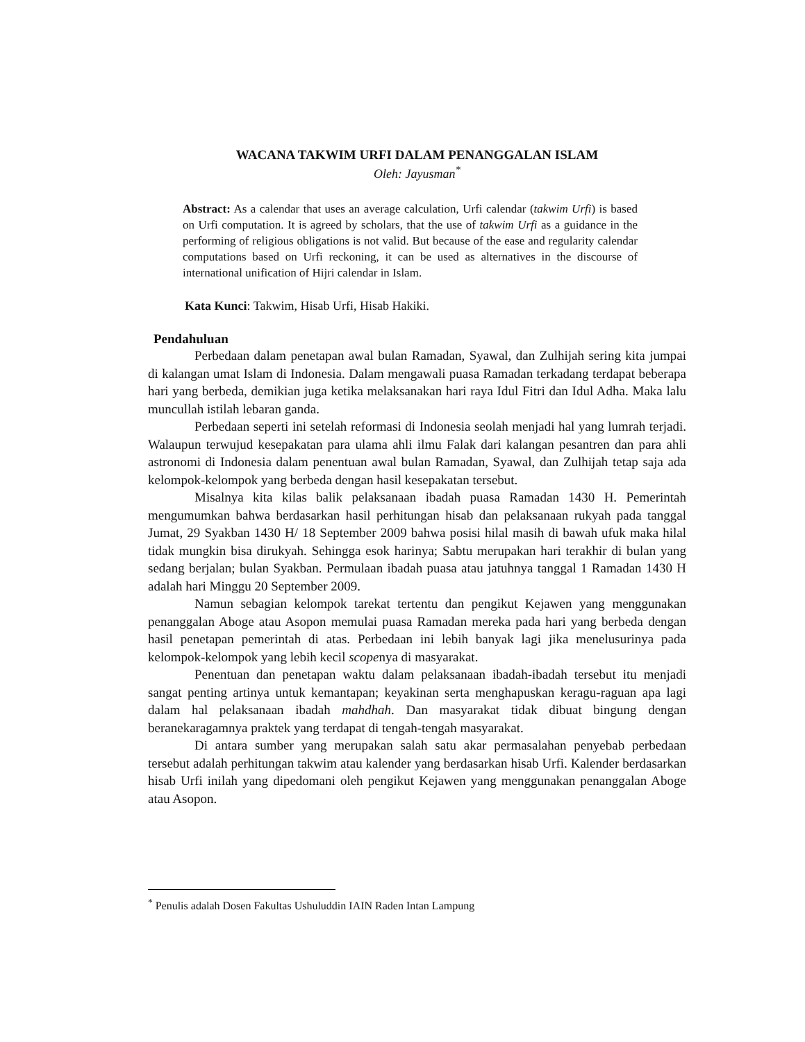WACANA TAKWIM URFI DALAM PENANGGALAN ISLAM
Oleh: Jayusman<sup>*</sup>
Abstract: As a calendar that uses an average calculation, Urfi calendar (takwim Urfi) is based on Urfi computation. It is agreed by scholars, that the use of takwim Urfi as a guidance in the performing of religious obligations is not valid. But because of the ease and regularity calendar computations based on Urfi reckoning, it can be used as alternatives in the discourse of international unification of Hijri calendar in Islam.
Kata Kunci: Takwim, Hisab Urfi, Hisab Hakiki.
Pendahuluan
Perbedaan dalam penetapan awal bulan Ramadan, Syawal, dan Zulhijah sering kita jumpai di kalangan umat Islam di Indonesia. Dalam mengawali puasa Ramadan terkadang terdapat beberapa hari yang berbeda, demikian juga ketika melaksanakan hari raya Idul Fitri dan Idul Adha. Maka lalu muncullah istilah lebaran ganda.
Perbedaan seperti ini setelah reformasi di Indonesia seolah menjadi hal yang lumrah terjadi. Walaupun terwujud kesepakatan para ulama ahli ilmu Falak dari kalangan pesantren dan para ahli astronomi di Indonesia dalam penentuan awal bulan Ramadan, Syawal, dan Zulhijah tetap saja ada kelompok-kelompok yang berbeda dengan hasil kesepakatan tersebut.
Misalnya kita kilas balik pelaksanaan ibadah puasa Ramadan 1430 H. Pemerintah mengumumkan bahwa berdasarkan hasil perhitungan hisab dan pelaksanaan rukyah pada tanggal Jumat, 29 Syakban 1430 H/ 18 September 2009 bahwa posisi hilal masih di bawah ufuk maka hilal tidak mungkin bisa dirukyah. Sehingga esok harinya; Sabtu merupakan hari terakhir di bulan yang sedang berjalan; bulan Syakban. Permulaan ibadah puasa atau jatuhnya tanggal 1 Ramadan 1430 H adalah hari Minggu 20 September 2009.
Namun sebagian kelompok tarekat tertentu dan pengikut Kejawen yang menggunakan penanggalan Aboge atau Asopon memulai puasa Ramadan mereka pada hari yang berbeda dengan hasil penetapan pemerintah di atas. Perbedaan ini lebih banyak lagi jika menelusurinya pada kelompok-kelompok yang lebih kecil scopenya di masyarakat.
Penentuan dan penetapan waktu dalam pelaksanaan ibadah-ibadah tersebut itu menjadi sangat penting artinya untuk kemantapan; keyakinan serta menghapuskan keragu-raguan apa lagi dalam hal pelaksanaan ibadah mahdhah. Dan masyarakat tidak dibuat bingung dengan beranekaragamnya praktek yang terdapat di tengah-tengah masyarakat.
Di antara sumber yang merupakan salah satu akar permasalahan penyebab perbedaan tersebut adalah perhitungan takwim atau kalender yang berdasarkan hisab Urfi. Kalender berdasarkan hisab Urfi inilah yang dipedomani oleh pengikut Kejawen yang menggunakan penanggalan Aboge atau Asopon.
<sup>*</sup> Penulis adalah Dosen Fakultas Ushuluddin IAIN Raden Intan Lampung